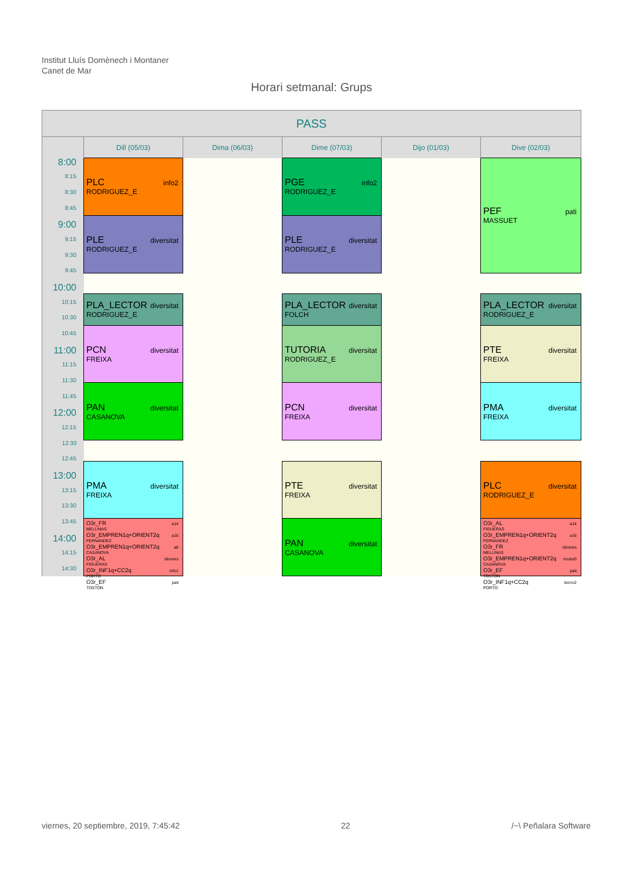Institut Lluís Domènech i Montaner
Canet de Mar
Horari setmanal: Grups
| PASS | | | | | |
| --- | --- | --- | --- | --- | --- |
| | Dill (05/03) | Dima (06/03) | Dime (07/03) | Dijo (01/03) | Dive (02/03) |
| 8:00 | PLC info2 RODRIGUEZ_E | | PGE info2 RODRIGUEZ_E | | PEF pati MASSUET |
| 8:15 | | | | | |
| 8:30 | | | | | |
| 8:45 | | | | | |
| | PLE diversitat RODRIGUEZ_E | | PLE diversitat RODRIGUEZ_E | | |
| 9:00 | | | | | |
| 9:15 | | | | | |
| 9:30 | | | | | |
| 9:45 | | | | | |
| 10:00 | | | | | |
| | PLA_LECTOR diversitat RODRIGUEZ_E | | PLA_LECTOR diversitat FOLCH | | PLA_LECTOR diversitat RODRIGUEZ_E |
| 10:15 | | | | | |
| 10:30 | | | | | |
| | PCN diversitat FREIXA | | TUTORIA diversitat RODRIGUEZ_E | | PTE diversitat FREIXA |
| 10:45 | | | | | |
| 11:00 | | | | | |
| 11:15 | | | | | |
| 11:30 | | | | | |
| | PAN diversitat CASANOVA | | PCN diversitat FREIXA | | PMA diversitat FREIXA |
| 11:45 | | | | | |
| 12:00 | | | | | |
| 12:15 | | | | | |
| 12:30 | | | | | |
| 12:45 | | | | | |
| | PMA diversitat FREIXA | | PTE diversitat FREIXA | | PLC diversitat RODRIGUEZ_E |
| 13:00 | | | | | |
| 13:15 | | | | | |
| 13:30 | | | | | |
| 13:45 | O3r_FR a14 MELLINAS O3r_EMPREN1q+ORIENT2q a16 FERNANDEZ O3r_EMPREN1q+ORIENT2q a6 CASANOVA O3r_AL idiomes FIGUERAS O3r_INF1q+CC2q info1 PORTO O3r_EF pati TOSTON | | PAN diversitat CASANOVA | | O3r_AL a14 FIGUERAS O3r_EMPREN1q+ORIENT2q a16 FERNANDEZ O3r_FR idiomes MELLINAS O3r_EMPREN1q+ORIENT2q modul3 CASANOVA O3r_EF pati TOSTON O3r_INF1q+CC2q tecno2 PORTO |
| 14:00 | | | | | |
| 14:15 | | | | | |
| 14:30 | | | | | |
viernes, 20 septiembre, 2019, 7:45:42 22 /~\ Peñalara Software